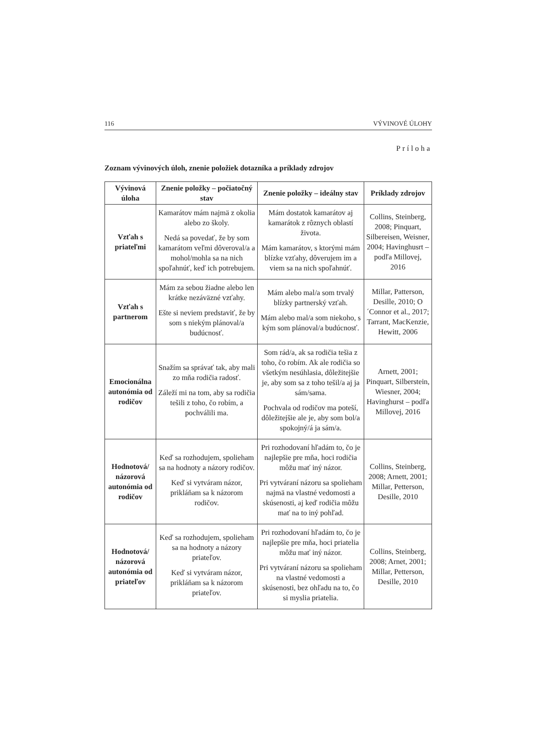116 VÝVINOVÉ ÚLOHY
Príloha
Zoznam vývinových úloh, znenie položiek dotazníka a príklady zdrojov
| Vývinová úloha | Znenie položky – počiatočný stav | Znenie položky – ideálny stav | Príklady zdrojov |
| --- | --- | --- | --- |
| Vzťah s priateľmi | Kamarátov mám najmä z okolia alebo zo školy. Nedá sa povedať, že by som kamarátom veľmi dôveroval/a a mohol/mohla sa na nich spoľahnúť, keď ich potrebujem. | Mám dostatok kamarátov aj kamarátok z rôznych oblastí života. Mám kamarátov, s ktorými mám blízke vzťahy, dôverujem im a viem sa na nich spoľahnúť. | Collins, Steinberg, 2008; Pinquart, Silbereisen, Weisner, 2004; Havinghusrt – podľa Millovej, 2016 |
| Vzťah s partnerom | Mám za sebou žiadne alebo len krátke nezáväzné vzťahy. Ešte si neviem predstaviť, že by som s niekým plánoval/a budúcnosť. | Mám alebo mal/a som trvalý blízky partnerský vzťah. Mám alebo mal/a som niekoho, s kým som plánoval/a budúcnosť. | Millar, Patterson, Desille, 2010; O´Connor et al., 2017; Tarrant, MacKenzie, Hewitt, 2006 |
| Emocionálna autonómia od rodičov | Snažím sa správať tak, aby mali zo mňa rodičia radosť. Záleží mi na tom, aby sa rodičia tešili z toho, čo robím, a pochválili ma. | Som rád/a, ak sa rodičia tešia z toho, čo robím. Ak ale rodičia so všetkým nesúhlasia, dôležitejšie je, aby som sa z toho tešil/a aj ja sám/sama. Pochvala od rodičov ma poteší, dôležitejšie ale je, aby som bol/a spokojný/á ja sám/a. | Arnett, 2001; Pinquart, Silberstein, Wiesner, 2004; Havinghurst – podľa Millovej, 2016 |
| Hodnotová/ názorová autonómia od rodičov | Keď sa rozhodujem, spolieham sa na hodnoty a názory rodičov. Keď si vytváram názor, prikláňam sa k názorom rodičov. | Pri rozhodovaní hľadám to, čo je najlepšie pre mňa, hoci rodičia môžu mať iný názor. Pri vytváraní názoru sa spolieham najmä na vlastné vedomosti a skúsenosti, aj keď rodičia môžu mať na to iný pohľad. | Collins, Steinberg, 2008; Arnett, 2001; Millar, Petterson, Desille, 2010 |
| Hodnotová/ názorová autonómia od priateľov | Keď sa rozhodujem, spolieham sa na hodnoty a názory priateľov. Keď si vytváram názor, prikláňam sa k názorom priateľov. | Pri rozhodovaní hľadám to, čo je najlepšie pre mňa, hoci priatelia môžu mať iný názor. Pri vytváraní názoru sa spolieham na vlastné vedomosti a skúsenosti, bez ohľadu na to, čo si myslia priatelia. | Collins, Steinberg, 2008; Arnet, 2001; Millar, Petterson, Desille, 2010 |